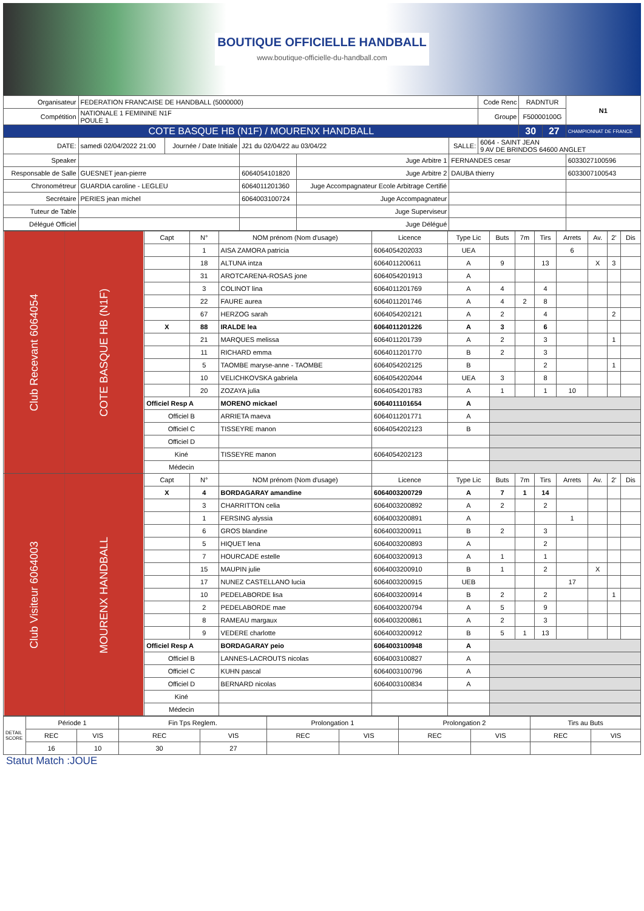BOUTIQUE OFFICIELLE HANDBALL
www.boutique-officielle-du-handball.com
| Organisateur | FEDERATION FRANCAISE DE HANDBALL (5000000) | | | | | Code Renc | RADNTUR | | N1 |
| Compétition | NATIONALE 1 FEMININE N1F POULE 1 | | | | | Groupe | F50000100G | | |
| COTE BASQUE HB (N1F) / MOURENX HANDBALL | | | | | | | 30 | 27 | CHAMPIONNAT DE FRANCE |
| DATE: | samedi 02/04/2022 21:00 | Journée / Date Initiale | J21 du 02/04/22 au 03/04/22 | | SALLE: | 6064 - SAINT JEAN 9 AV DE BRINDOS 64600 ANGLET | | | |
| Speaker | | | | Juge Arbitre 1 | FERNANDES cesar | | | | 6033027100596 |
| Responsable de Salle | GUESNET jean-pierre | | 6064054101820 | Juge Arbitre 2 | DAUBA thierry | | | | 6033007100543 |
| Chronométreur | GUARDIA caroline - LEGLEU | | 6064011201360 | Juge Accompagnateur Ecole Arbitrage Certifié | | | | | |
| Secrétaire | PERIES jean michel | | 6064003100724 | Juge Accompagnateur | | | | | |
| Tuteur de Table | | | | Juge Superviseur | | | | | |
| Délégué Officiel | | | | Juge Délégué | | | | | |
| Club Recevant 6064054 | COTE BASQUE HB (N1F) | Capt | N° | NOM prénom (Nom d'usage) | Licence | Type Lic | Buts | 7m | Tirs | Arrets | Av. | 2' | Dis |
| | | | 1 | AISA ZAMORA patricia | 6064054202033 | UEA | | | | 6 | | | |
| | | | 18 | ALTUNA intza | 6064011200611 | A | 9 | | 13 | | X | 3 | |
| | | | 31 | AROTCARENA-ROSAS jone | 6064054201913 | A | | | | | | | |
| | | | 3 | COLINOT lina | 6064011201769 | A | 4 | | 4 | | | | |
| | | | 22 | FAURE aurea | 6064011201746 | A | 4 | 2 | 8 | | | | |
| | | | 67 | HERZOG sarah | 6064054202121 | A | 2 | | 4 | | | 2 | |
| | | X | 88 | IRALDE lea | 6064011201226 | A | 3 | | 6 | | | | |
| | | | 21 | MARQUES melissa | 6064011201739 | A | 2 | | 3 | | | 1 | |
| | | | 11 | RICHARD emma | 6064011201770 | B | 2 | | 3 | | | | |
| | | | 5 | TAOMBE maryse-anne - TAOMBE | 6064054202125 | B | | | 2 | | | 1 | |
| | | | 10 | VELICHKOVSKA gabriela | 6064054202044 | UEA | 3 | | 8 | | | | |
| | | | 20 | ZOZAYA julia | 6064054201783 | A | 1 | | 1 | 10 | | | |
| | | Officiel Resp A | | MORENO mickael | 6064011101654 | A | | | | | | | |
| | | Officiel B | | ARRIETA maeva | 6064011201771 | A | | | | | | | |
| | | Officiel C | | TISSEYRE manon | 6064054202123 | B | | | | | | | |
| | | Officiel D | | | | | | | | | | | |
| | | Kiné | | TISSEYRE manon | 6064054202123 | | | | | | | | |
| | | Médecin | | | | | | | | | | | |
| Club Visiteur 6064003 | MOURENX HANDBALL | Capt | N° | NOM prénom (Nom d'usage) | Licence | Type Lic | Buts | 7m | Tirs | Arrets | Av. | 2' | Dis |
| | | X | 4 | BORDAGARAY amandine | 6064003200729 | A | 7 | 1 | 14 | | | | |
| | | | 3 | CHARRITTON celia | 6064003200892 | A | 2 | | 2 | | | | |
| | | | 1 | FERSING alyssia | 6064003200891 | A | | | | 1 | | | |
| | | | 6 | GROS blandine | 6064003200911 | B | 2 | | 3 | | | | |
| | | | 5 | HIQUET lena | 6064003200893 | A | | | 2 | | | | |
| | | | 7 | HOURCADE estelle | 6064003200913 | A | 1 | | 1 | | | | |
| | | | 15 | MAUPIN julie | 6064003200910 | B | 1 | | 2 | | X | | |
| | | | 17 | NUNEZ CASTELLANO lucia | 6064003200915 | UEB | | | | 17 | | | |
| | | | 10 | PEDELABORDE lisa | 6064003200914 | B | 2 | | 2 | | | 1 | |
| | | | 2 | PEDELABORDE mae | 6064003200794 | A | 5 | | 9 | | | | |
| | | | 8 | RAMEAU margaux | 6064003200861 | A | 2 | | 3 | | | | |
| | | | 9 | VEDERE charlotte | 6064003200912 | B | 5 | 1 | 13 | | | | |
| | | Officiel Resp A | | BORDAGARAY peio | 6064003100948 | A | | | | | | | |
| | | Officiel B | | LANNES-LACROUTS nicolas | 6064003100827 | A | | | | | | | |
| | | Officiel C | | KUHN pascal | 6064003100796 | A | | | | | | | |
| | | Officiel D | | BERNARD nicolas | 6064003100834 | A | | | | | | | |
| | | Kiné | | | | | | | | | | | |
| | | Médecin | | | | | | | | | | | |
| DETAIL SCORE | Période 1 | | Fin Tps Reglem. | | Prolongation 1 | | Prolongation 2 | | Tirs au Buts | |
| | REC | VIS | REC | VIS | REC | VIS | REC | VIS | REC | VIS |
| | 16 | 10 | 30 | 27 | | | | | | |
Statut Match :JOUE